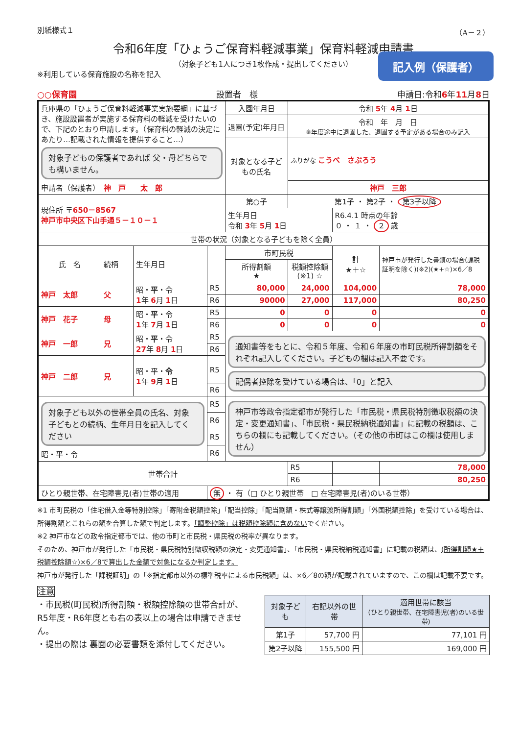別紙様式１ （A－２）
令和6年度「ひょうご保育料軽減事業」保育料軽減申請書
（対象子ども1人につき1枚作成・提出してください）
記入例（保護者）
※利用している保育施設の名称を記入
○○保育園 設置者　様 申請日:令和6年11月8日
| 兵庫県の「ひょうご保育料軽減事業実施要綱」に基づき、施設設置者が実施する保育料の軽減を受けたいので、下記のとおり申請します。（保育料の軽減の決定にあたり…記載された情報を提供すること…） 対象子どもの保護者であれば 父・母どちらでも構いません。 申請者（保護者） 神 戸 太 郎 | | | | 入園年月日 | 令和 5 年 4 月 1 日 | | |
| | | | | 退園(予定)年月日 | 令和 年 月 日 ※年度途中に退園した、退園する予定がある場合のみ記入 | | |
| | | | | 対象となる子どもの氏名 | ふりがな こうべ さぶろう | | |
| | | | | | 神戸 三郎 | | |
| 現住所 〒 650－8567 神戸市中央区下山手通５－１０－１ | | | | 第○子 | 第1子 ・ 第2子 ・ 第3子以降 | | |
| | | | | 生年月日 令和 3 年 5 月 1 日 | | R6.4.1 時点の年齢 ０ ・ １ ・ ２ 歳 | |
| 世帯の状況（対象となる子どもを除く全員） | | | | | | | |
| 氏 名 | 続柄 | 生年月日 | | 市町民税 | | 計 ★＋☆ | 神戸市が発行した書類の場合(課税証明を除く)(※2)(★+☆)×6／8 |
| | | | | 所得割額 ★ | 税額控除額 (※1) ☆ | | |
| 神戸 太郎 | 父 | 昭・ 平 ・令 1 年 6 月 1 日 | R5 | 80,000 | 24,000 | 104,000 | 78,000 |
| | | | R6 | 90000 | 27,000 | 117,000 | 80,250 |
| 神戸 花子 | 母 | 昭・ 平 ・令 1 年 7 月 1 日 | R5 | 0 | 0 | 0 | 0 |
| | | | R6 | 0 | 0 | 0 | 0 |
| 神戸 一郎 | 兄 | 昭・ 平 ・令 27 年 8 月 1 日 | R5 | 通知書等をもとに、令和５年度、令和６年度の市町民税所得割額をそれぞれ記入してください。子どもの欄は記入不要です。 配偶者控除を受けている場合は、「0」と記入 | | | |
| | | | R6 | | | | |
| 神戸 二郎 | 兄 | 昭・平・ 令 1 年 9 月 1 日 | R5 | | | | |
| | | | R6 | | | | |
| 対象子ども以外の世帯全員の氏名、対象子どもとの続柄、生年月日を記入してください 昭・平・令 | | | R5 | 神戸市等政令指定都市が発行した「市民税・県民税特別徴収税額の決定・変更通知書」、「市民税・県民税納税通知書」に記載の税額は、こちらの欄にも記載してください。（その他の市町はこの欄は使用しません） | | | |
| | | | R6 | | | | |
| | | | R5 | | | | |
| | | | R6 | | | | |
| 世帯合計 | | | | | R5 | | 78,000 |
| | | | | | R6 | | 80,250 |
| ひとり親世帯、在宅障害児(者)世帯の適用 | | | 無 ・ 有（□ ひとり親世帯 □ 在宅障害児(者)のいる世帯） | | | | |
※1 市町民税の「住宅借入金等特別控除」「寄附金税額控除」「配当控除」「配当割額・株式等譲渡所得割額」「外国税額控除」を受けている場合は、所得割額とこれらの額を合算した額で判定します。「調整控除」は税額控除額に含めないでください。
※2 神戸市などの政令指定都市では、他の市町と市民税・県民税の税率が異なります。
そのため、神戸市が発行した「市民税・県民税特別徴収税額の決定・変更通知書」、「市民税・県民税納税通知書」に記載の税額は、(所得割額★＋税額控除額☆)×6／8で算出した金額で対象になるか判定します。
神戸市が発行した「課税証明」の「※指定都市以外の標準税率による市民税額」は、×6／8の額が記載されていますので、この欄は記載不要です。
注意
・市民税(町民税)所得割額・税額控除額の世帯合計が、R5年度・R6年度とも右の表以上の場合は申請できません。
・提出の際は 裏面の必要書類を添付してください。
| 対象子ども | 右記以外の世帯 | 適用世帯に該当 (ひとり親世帯、在宅障害児(者)のいる世帯) |
| --- | --- | --- |
| 第1子 | 57,700 円 | 77,101 円 |
| 第2子以降 | 155,500 円 | 169,000 円 |